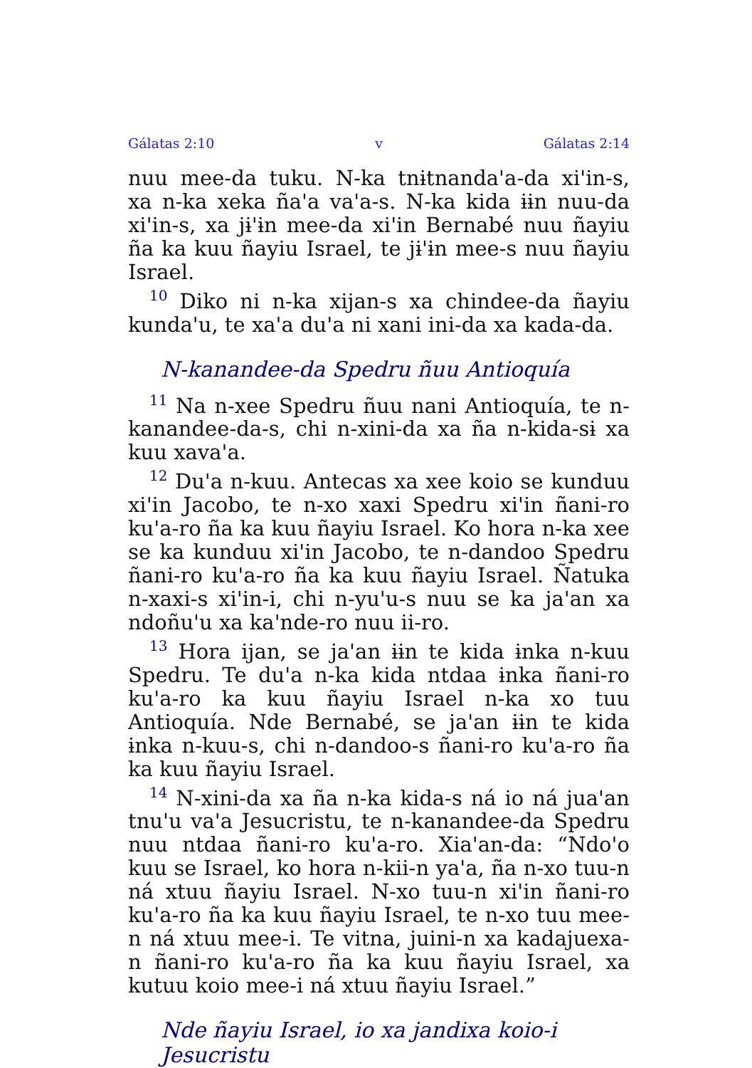Gálatas 2:10 v Gálatas 2:14
nuu mee-da tuku. N-ka tnɨtnanda'a-da xi'in-s, xa n-ka xeka ña'a va'a-s. N-ka kida ɨɨn nuu-da xi'in-s, xa jɨ'ɨn mee-da xi'in Bernabé nuu ñayiu ña ka kuu ñayiu Israel, te jɨ'ɨn mee-s nuu ñayiu Israel.
<sup>10</sup> Diko ni n-ka xijan-s xa chindee-da ñayiu kunda'u, te xa'a du'a ni xani ini-da xa kada-da.
N-kanandee-da Spedru ñuu Antioquía
<sup>11</sup> Na n-xee Spedru ñuu nani Antioquía, te n-kanandee-da-s, chi n-xini-da xa ña n-kida-sɨ xa kuu xava'a.
<sup>12</sup> Du'a n-kuu. Antecas xa xee koio se kunduu xi'in Jacobo, te n-xo xaxi Spedru xi'in ñani-ro ku'a-ro ña ka kuu ñayiu Israel. Ko hora n-ka xee se ka kunduu xi'in Jacobo, te n-dandoo Spedru ñani-ro ku'a-ro ña ka kuu ñayiu Israel. Ñatuka n-xaxi-s xi'in-i, chi n-yu'u-s nuu se ka ja'an xa ndoñu'u xa ka'nde-ro nuu ii-ro.
<sup>13</sup> Hora ijan, se ja'an ɨɨn te kida ɨnka n-kuu Spedru. Te du'a n-ka kida ntdaa ɨnka ñani-ro ku'a-ro ka kuu ñayiu Israel n-ka xo tuu Antioquía. Nde Bernabé, se ja'an ɨɨn te kida ɨnka n-kuu-s, chi n-dandoo-s ñani-ro ku'a-ro ña ka kuu ñayiu Israel.
<sup>14</sup> N-xini-da xa ña n-ka kida-s ná io ná jua'an tnu'u va'a Jesucristu, te n-kanandee-da Spedru nuu ntdaa ñani-ro ku'a-ro. Xia'an-da: “Ndo'o kuu se Israel, ko hora n-kii-n ya'a, ña n-xo tuu-n ná xtuu ñayiu Israel. N-xo tuu-n xi'in ñani-ro ku'a-ro ña ka kuu ñayiu Israel, te n-xo tuu mee-n ná xtuu mee-i. Te vitna, juini-n xa kadajuexa-n ñani-ro ku'a-ro ña ka kuu ñayiu Israel, xa kutuu koio mee-i ná xtuu ñayiu Israel.”
Nde ñayiu Israel, io xa jandixa koio-i Jesucristu